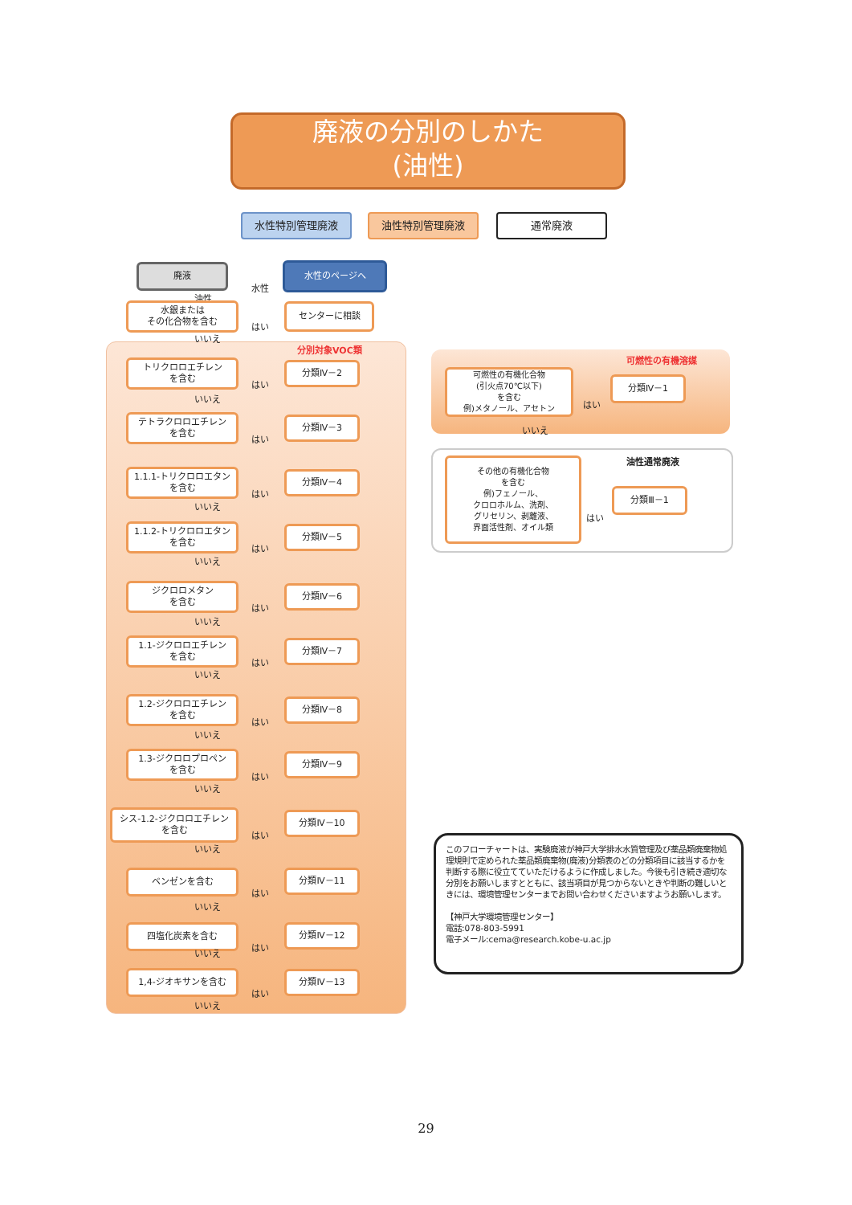廃液の分別のしかた
(油性)
水性特別管理廃液 油性特別管理廃液 通常廃液
廃液
水性
水性のページへ
油性
水銀または
その化合物を含む
はい
センターに相談
いいえ
分別対象VOC類
トリクロロエチレン
を含む
はい
分類Ⅳ－2
いいえ
テトラクロロエチレン
を含む
はい
分類Ⅳ－3
1.1.1-トリクロロエタン
を含む
はい
分類Ⅳ－4
いいえ
1.1.2-トリクロロエタン
を含む
はい
分類Ⅳ－5
いいえ
ジクロロメタン
を含む
はい
分類Ⅳ－6
いいえ
1.1-ジクロロエチレン
を含む
はい
分類Ⅳ－7
いいえ
1.2-ジクロロエチレン
を含む
はい
分類Ⅳ－8
いいえ
1.3-ジクロロプロペン
を含む
はい
分類Ⅳ－9
いいえ
シス-1.2-ジクロロエチレン
を含む
はい
分類Ⅳ－10
いいえ
ベンゼンを含む
はい
分類Ⅳ－11
いいえ
四塩化炭素を含む
はい
分類Ⅳ－12
いいえ
1,4-ジオキサンを含む
はい
分類Ⅳ－13
いいえ
可燃性の有機溶媒
可燃性の有機化合物
(引火点70℃以下)
を含む
例)メタノール、アセトン
はい
分類Ⅳ－1
いいえ
油性通常廃液
その他の有機化合物
を含む
例)フェノール、
クロロホルム、洗剤、
グリセリン、剥離液、
界面活性剤、オイル類
はい
分類Ⅲ－1
このフローチャートは、実験廃液が神戸大学排水水質管理及び薬品類廃棄物処理規則で定められた薬品類廃棄物(廃液)分類表のどの分類項目に該当するかを判断する際に役立てていただけるように作成しました。今後も引き続き適切な分別をお願いしますとともに、該当項目が見つからないときや判断の難しいときには、環境管理センターまでお問い合わせくださいますようお願いします。
【神戸大学環境管理センター】
電話:078-803-5991
電子メール:cema@research.kobe-u.ac.jp
29